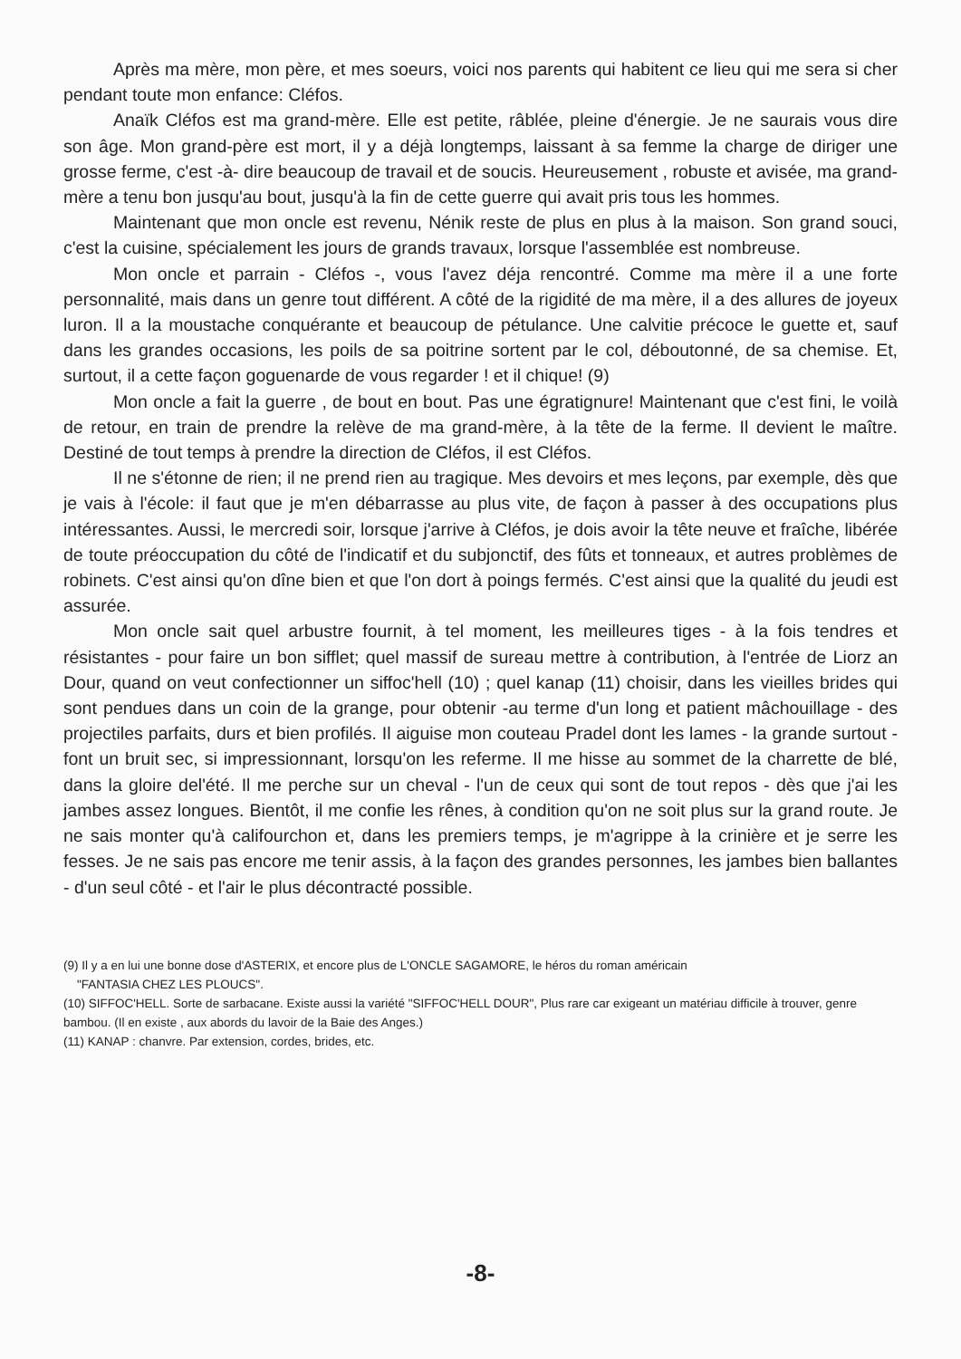Après ma mère, mon père, et mes soeurs, voici nos parents qui habitent ce lieu qui me sera si cher pendant toute mon enfance: Cléfos.
Anaïk Cléfos est ma grand-mère. Elle est petite, râblée, pleine d'énergie. Je ne saurais vous dire son âge. Mon grand-père est mort, il y a déjà longtemps, laissant à sa femme la charge de diriger une grosse ferme, c'est -à- dire beaucoup de travail et de soucis. Heureusement , robuste et avisée, ma grand-mère a tenu bon jusqu'au bout, jusqu'à la fin de cette guerre qui avait pris tous les hommes.
Maintenant que mon oncle est revenu, Nénik reste de plus en plus à la maison. Son grand souci, c'est la cuisine, spécialement les jours de grands travaux, lorsque l'assemblée est nombreuse.
Mon oncle et parrain - Cléfos -, vous l'avez déja rencontré. Comme ma mère il a une forte personnalité, mais dans un genre tout différent. A côté de la rigidité de ma mère, il a des allures de joyeux luron. Il a la moustache conquérante et beaucoup de pétulance. Une calvitie précoce le guette et, sauf dans les grandes occasions, les poils de sa poitrine sortent par le col, déboutonné, de sa chemise. Et, surtout, il a cette façon goguenarde de vous regarder ! et il chique! (9)
Mon oncle a fait la guerre , de bout en bout. Pas une égratignure! Maintenant que c'est fini, le voilà de retour, en train de prendre la relève de ma grand-mère, à la tête de la ferme. Il devient le maître. Destiné de tout temps à prendre la direction de Cléfos, il est Cléfos.
Il ne s'étonne de rien; il ne prend rien au tragique. Mes devoirs et mes leçons, par exemple, dès que je vais à l'école: il faut que je m'en débarrasse au plus vite, de façon à passer à des occupations plus intéressantes. Aussi, le mercredi soir, lorsque j'arrive à Cléfos, je dois avoir la tête neuve et fraîche, libérée de toute préoccupation du côté de l'indicatif et du subjonctif, des fûts et tonneaux, et autres problèmes de robinets. C'est ainsi qu'on dîne bien et que l'on dort à poings fermés. C'est ainsi que la qualité du jeudi est assurée.
Mon oncle sait quel arbustre fournit, à tel moment, les meilleures tiges - à la fois tendres et résistantes - pour faire un bon sifflet; quel massif de sureau mettre à contribution, à l'entrée de Liorz an Dour, quand on veut confectionner un siffoc'hell (10) ; quel kanap (11) choisir, dans les vieilles brides qui sont pendues dans un coin de la grange, pour obtenir -au terme d'un long et patient mâchouillage - des projectiles parfaits, durs et bien profilés. Il aiguise mon couteau Pradel dont les lames - la grande surtout - font un bruit sec, si impressionnant, lorsqu'on les referme. Il me hisse au sommet de la charrette de blé, dans la gloire del'été. Il me perche sur un cheval - l'un de ceux qui sont de tout repos - dès que j'ai les jambes assez longues. Bientôt, il me confie les rênes, à condition qu'on ne soit plus sur la grand route. Je ne sais monter qu'à califourchon et, dans les premiers temps, je m'agrippe à la crinière et je serre les fesses. Je ne sais pas encore me tenir assis, à la façon des grandes personnes, les jambes bien ballantes - d'un seul côté - et l'air le plus décontracté possible.
(9) Il y a en lui une bonne dose d'ASTERIX, et encore plus de L'ONCLE SAGAMORE, le héros du roman américain
"FANTASIA CHEZ LES PLOUCS".
(10) SIFFOC'HELL. Sorte de sarbacane. Existe aussi la variété "SIFFOC'HELL DOUR", Plus rare car exigeant un matériau difficile à trouver, genre bambou. (Il en existe , aux abords du lavoir de la Baie des Anges.)
(11) KANAP : chanvre. Par extension, cordes, brides, etc.
-8-